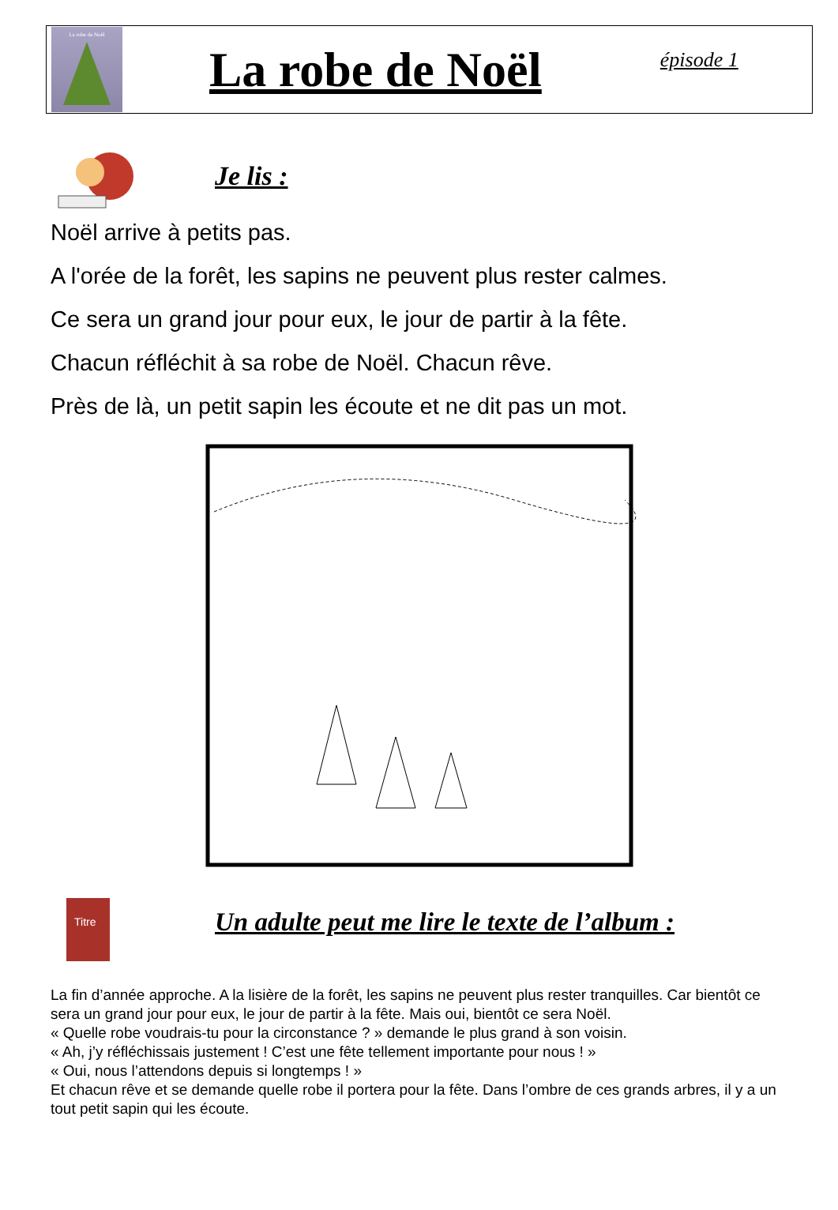La robe de Noël
La robe de Noël
épisode 1
Je lis :
Noël arrive à petits pas.
A l'orée de la forêt, les sapins ne peuvent plus rester calmes.
Ce sera un grand jour pour eux, le jour de partir à la fête.
Chacun réfléchit à sa robe de Noël. Chacun rêve.
Près de là, un petit sapin les écoute et ne dit pas un mot.
Titre
Un adulte peut me lire le texte de l’album :
La fin d’année approche. A la lisière de la forêt, les sapins ne peuvent plus rester tranquilles. Car bientôt ce sera un grand jour pour eux, le jour de partir à la fête. Mais oui, bientôt ce sera Noël.
« Quelle robe voudrais-tu pour la circonstance ? » demande le plus grand à son voisin.
« Ah, j’y réfléchissais justement ! C’est une fête tellement importante pour nous ! »
« Oui, nous l’attendons depuis si longtemps ! »
Et chacun rêve et se demande quelle robe il portera pour la fête. Dans l’ombre de ces grands arbres, il y a un tout petit sapin qui les écoute.